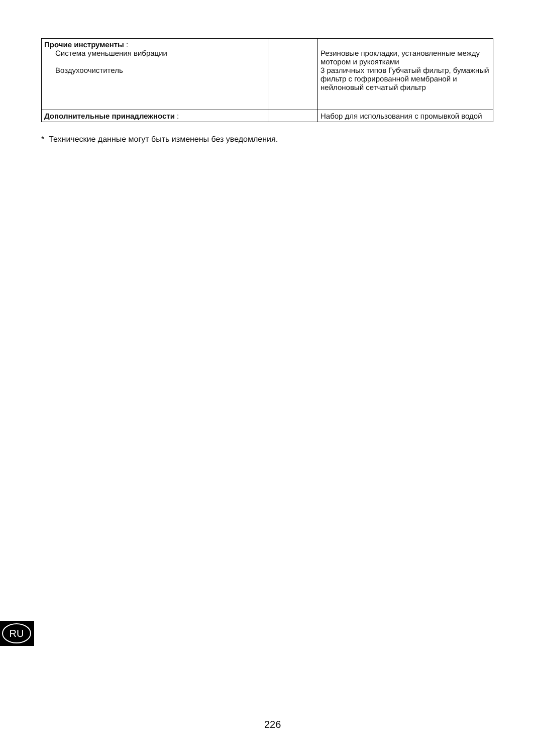| Прочие инструменты : Система уменьшения вибрации Воздухоочиститель | | Резиновые прокладки, установленные между мотором и рукоятками 3 различных типов Губчатый фильтр, бумажный фильтр с гофрированной мембраной и нейлоновый сетчатый фильтр |
| Дополнительные принадлежности : | | Набор для использования с промывкой водой |
* Технические данные могут быть изменены без уведомления.
RU
226